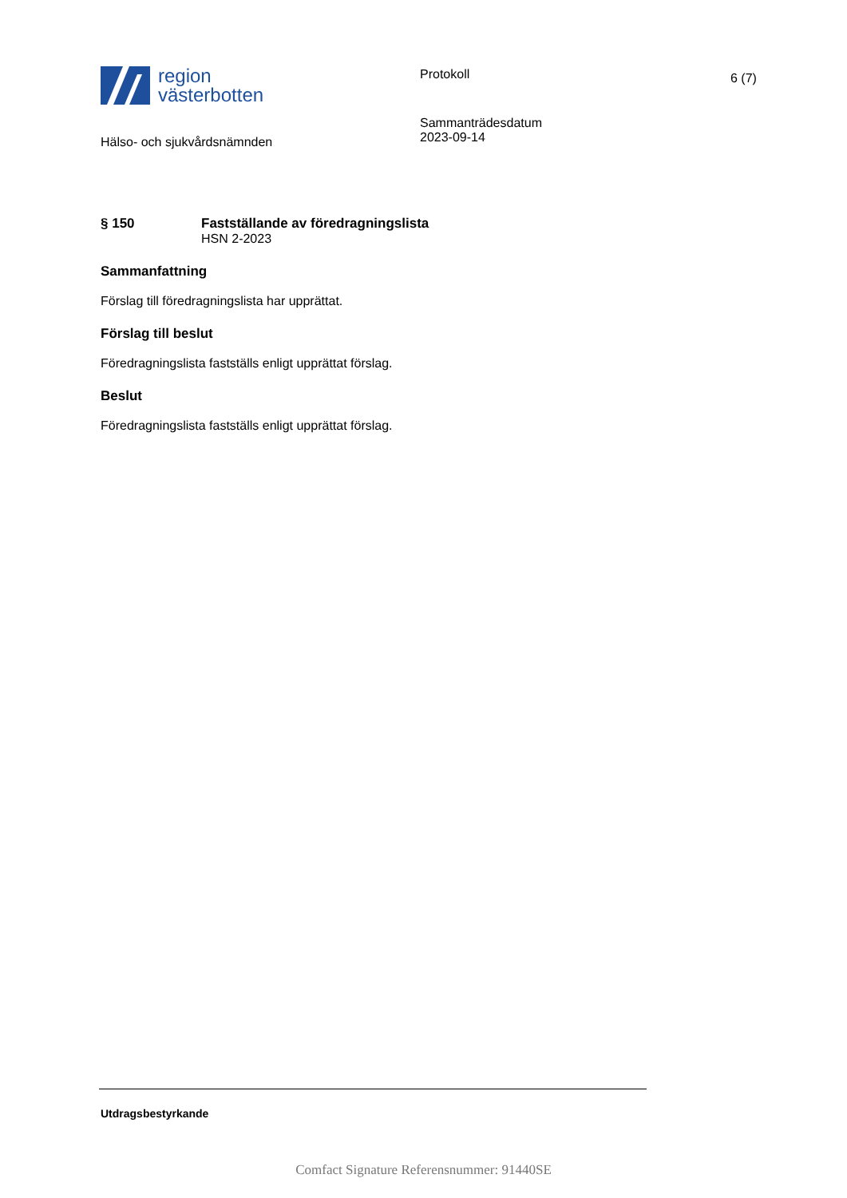region
västerbotten
Protokoll 6 (7)
Hälso- och sjukvårdsnämnden
Sammanträdesdatum
2023-09-14
§ 150 Fastställande av föredragningslista
HSN 2-2023
Sammanfattning
Förslag till föredragningslista har upprättat.
Förslag till beslut
Föredragningslista fastställs enligt upprättat förslag.
Beslut
Föredragningslista fastställs enligt upprättat förslag.
Utdragsbestyrkande
Comfact Signature Referensnummer: 91440SE